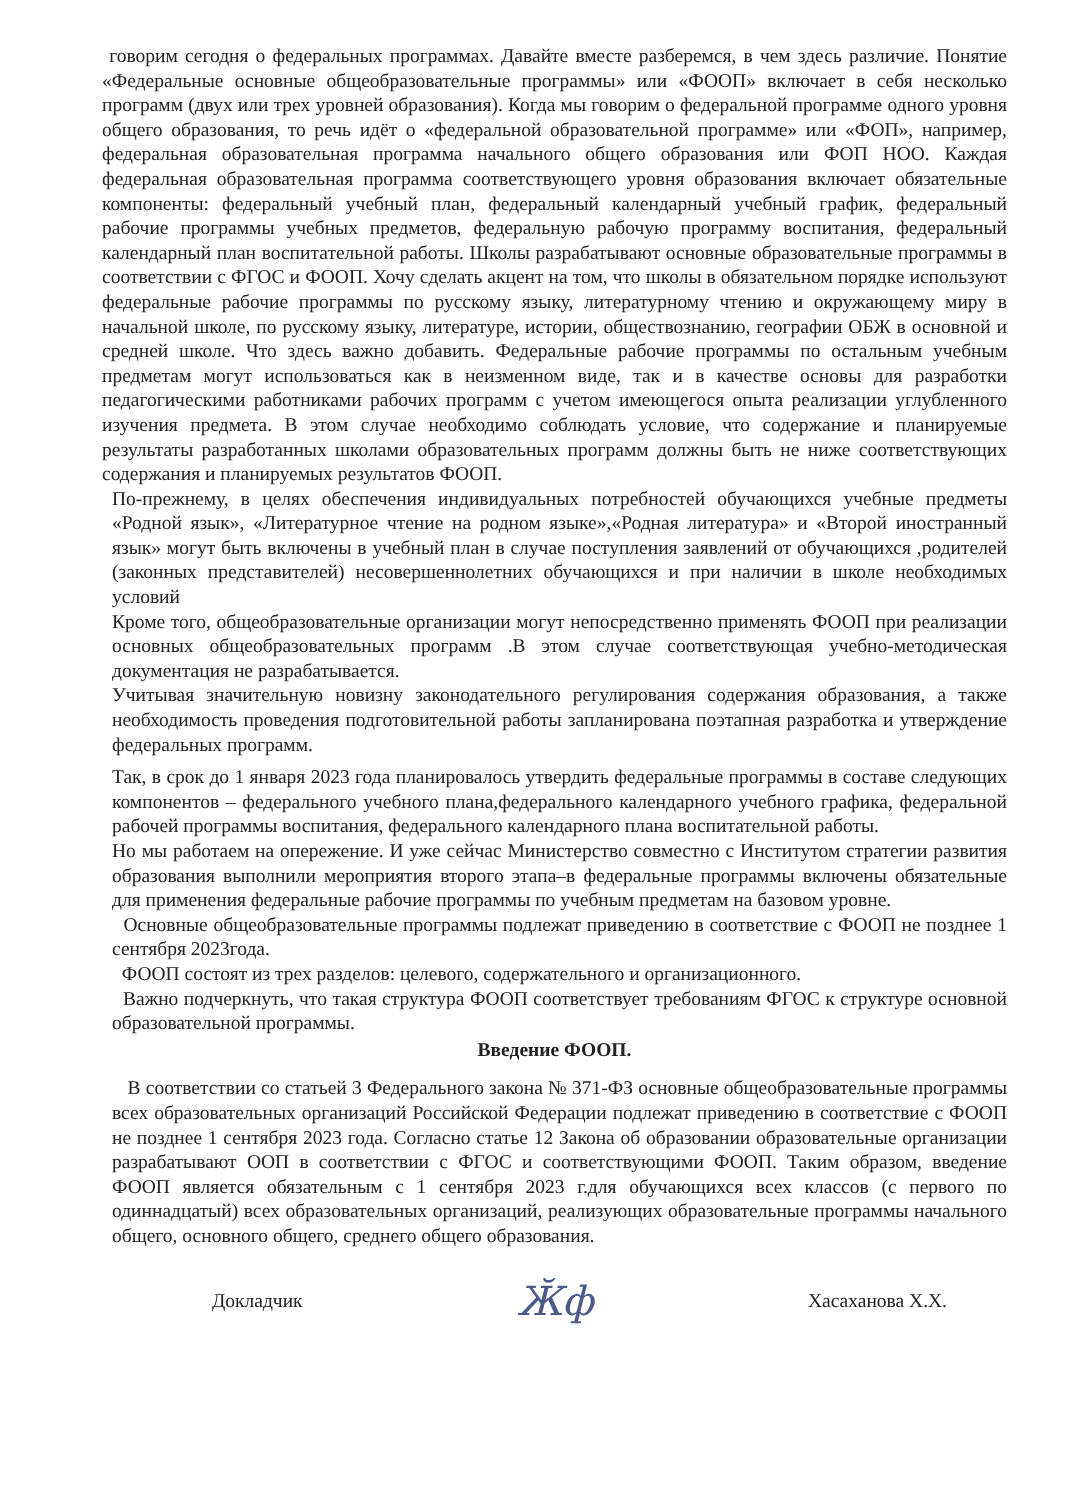говорим сегодня о федеральных программах. Давайте вместе разберемся, в чем здесь различие. Понятие «Федеральные основные общеобразовательные программы» или «ФООП» включает в себя несколько программ (двух или трех уровней образования). Когда мы говорим о федеральной программе одного уровня общего образования, то речь идёт о «федеральной образовательной программе» или «ФОП», например, федеральная образовательная программа начального общего образования или ФОП НОО. Каждая федеральная образовательная программа соответствующего уровня образования включает обязательные компоненты: федеральный учебный план, федеральный календарный учебный график, федеральный рабочие программы учебных предметов, федеральную рабочую программу воспитания, федеральный календарный план воспитательной работы. Школы разрабатывают основные образовательные программы в соответствии с ФГОС и ФООП. Хочу сделать акцент на том, что школы в обязательном порядке используют федеральные рабочие программы по русскому языку, литературному чтению и окружающему миру в начальной школе, по русскому языку, литературе, истории, обществознанию, географии ОБЖ в основной и средней школе. Что здесь важно добавить. Федеральные рабочие программы по остальным учебным предметам могут использоваться как в неизменном виде, так и в качестве основы для разработки педагогическими работниками рабочих программ с учетом имеющегося опыта реализации углубленного изучения предмета. В этом случае необходимо соблюдать условие, что содержание и планируемые результаты разработанных школами образовательных программ должны быть не ниже соответствующих содержания и планируемых результатов ФООП.
По-прежнему, в целях обеспечения индивидуальных потребностей обучающихся учебные предметы «Родной язык», «Литературное чтение на родном языке»,«Родная литература» и «Второй иностранный язык» могут быть включены в учебный план в случае поступления заявлений от обучающихся ,родителей (законных представителей) несовершеннолетних обучающихся и при наличии в школе необходимых условий
Кроме того, общеобразовательные организации могут непосредственно применять ФООП при реализации основных общеобразовательных программ .В этом случае соответствующая учебно-методическая документация не разрабатывается.
Учитывая значительную новизну законодательного регулирования содержания образования, а также необходимость проведения подготовительной работы запланирована поэтапная разработка и утверждение федеральных программ.
Так, в срок до 1 января 2023 года планировалось утвердить федеральные программы в составе следующих компонентов – федерального учебного плана,федерального календарного учебного графика, федеральной рабочей программы воспитания, федерального календарного плана воспитательной работы.
Но мы работаем на опережение. И уже сейчас Министерство совместно с Институтом стратегии развития образования выполнили мероприятия второго этапа–в федеральные программы включены обязательные для применения федеральные рабочие программы по учебным предметам на базовом уровне.
Основные общеобразовательные программы подлежат приведению в соответствие с ФООП не позднее 1 сентября 2023года.
ФООП состоят из трех разделов: целевого, содержательного и организационного.
Важно подчеркнуть, что такая структура ФООП соответствует требованиям ФГОС к структуре основной образовательной программы.
Введение ФООП.
В соответствии со статьей 3 Федерального закона № 371-ФЗ основные общеобразовательные программы всех образовательных организаций Российской Федерации подлежат приведению в соответствие с ФООП не позднее 1 сентября 2023 года. Согласно статье 12 Закона об образовании образовательные организации разрабатывают ООП в соответствии с ФГОС и соответствующими ФООП. Таким образом, введение ФООП является обязательным с 1 сентября 2023 г.для обучающихся всех классов (с первого по одиннадцатый) всех образовательных организаций, реализующих образовательные программы начального общего, основного общего, среднего общего образования.
Докладчик Ӂф Хасаханова Х.Х.